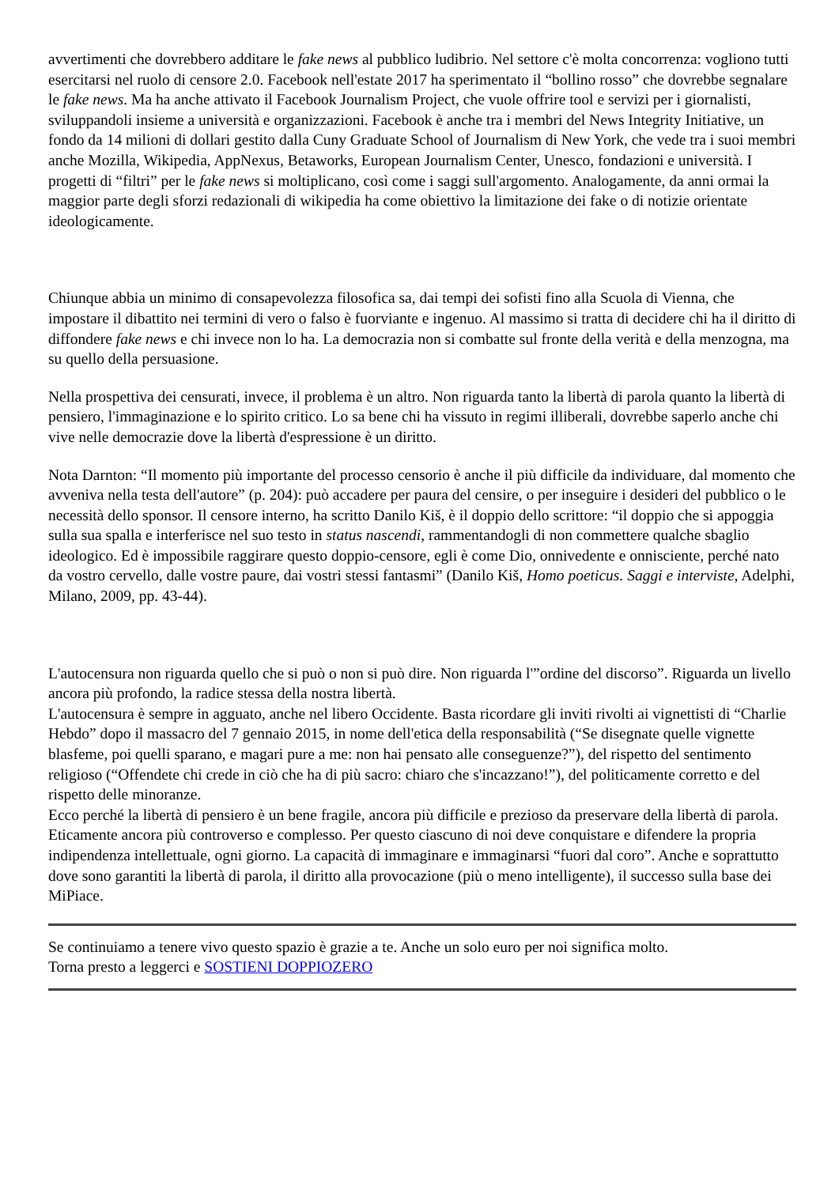avvertimenti che dovrebbero additare le fake news al pubblico ludibrio. Nel settore c'è molta concorrenza: vogliono tutti esercitarsi nel ruolo di censore 2.0. Facebook nell'estate 2017 ha sperimentato il “bollino rosso” che dovrebbe segnalare le fake news. Ma ha anche attivato il Facebook Journalism Project, che vuole offrire tool e servizi per i giornalisti, sviluppandoli insieme a università e organizzazioni. Facebook è anche tra i membri del News Integrity Initiative, un fondo da 14 milioni di dollari gestito dalla Cuny Graduate School of Journalism di New York, che vede tra i suoi membri anche Mozilla, Wikipedia, AppNexus, Betaworks, European Journalism Center, Unesco, fondazioni e università. I progetti di “filtri” per le fake news si moltiplicano, così come i saggi sull'argomento. Analogamente, da anni ormai la maggior parte degli sforzi redazionali di wikipedia ha come obiettivo la limitazione dei fake o di notizie orientate ideologicamente.
Chiunque abbia un minimo di consapevolezza filosofica sa, dai tempi dei sofisti fino alla Scuola di Vienna, che impostare il dibattito nei termini di vero o falso è fuorviante e ingenuo. Al massimo si tratta di decidere chi ha il diritto di diffondere fake news e chi invece non lo ha. La democrazia non si combatte sul fronte della verità e della menzogna, ma su quello della persuasione.
Nella prospettiva dei censurati, invece, il problema è un altro. Non riguarda tanto la libertà di parola quanto la libertà di pensiero, l'immaginazione e lo spirito critico. Lo sa bene chi ha vissuto in regimi illiberali, dovrebbe saperlo anche chi vive nelle democrazie dove la libertà d'espressione è un diritto.
Nota Darnton: “Il momento più importante del processo censorio è anche il più difficile da individuare, dal momento che avveniva nella testa dell'autore” (p. 204): può accadere per paura del censire, o per inseguire i desideri del pubblico o le necessità dello sponsor. Il censore interno, ha scritto Danilo Kiš, è il doppio dello scrittore: “il doppio che si appoggia sulla sua spalla e interferisce nel suo testo in status nascendi, rammentandogli di non commettere qualche sbaglio ideologico. Ed è impossibile raggirare questo doppio-censore, egli è come Dio, onnivedente e onnisciente, perché nato da vostro cervello, dalle vostre paure, dai vostri stessi fantasmi” (Danilo Kiš, Homo poeticus. Saggi e interviste, Adelphi, Milano, 2009, pp. 43-44).
L'autocensura non riguarda quello che si può o non si può dire. Non riguarda l'”ordine del discorso”. Riguarda un livello ancora più profondo, la radice stessa della nostra libertà.
L'autocensura è sempre in agguato, anche nel libero Occidente. Basta ricordare gli inviti rivolti ai vignettisti di “Charlie Hebdo” dopo il massacro del 7 gennaio 2015, in nome dell'etica della responsabilità (“Se disegnate quelle vignette blasfeme, poi quelli sparano, e magari pure a me: non hai pensato alle conseguenze?”), del rispetto del sentimento religioso (“Offendete chi crede in ciò che ha di più sacro: chiaro che s'incazzano!”), del politicamente corretto e del rispetto delle minoranze.
Ecco perché la libertà di pensiero è un bene fragile, ancora più difficile e prezioso da preservare della libertà di parola. Eticamente ancora più controverso e complesso. Per questo ciascuno di noi deve conquistare e difendere la propria indipendenza intellettuale, ogni giorno. La capacità di immaginare e immaginarsi “fuori dal coro”. Anche e soprattutto dove sono garantiti la libertà di parola, il diritto alla provocazione (più o meno intelligente), il successo sulla base dei MiPiace.
Se continuiamo a tenere vivo questo spazio è grazie a te. Anche un solo euro per noi significa molto.
Torna presto a leggerci e SOSTIENI DOPPIOZERO